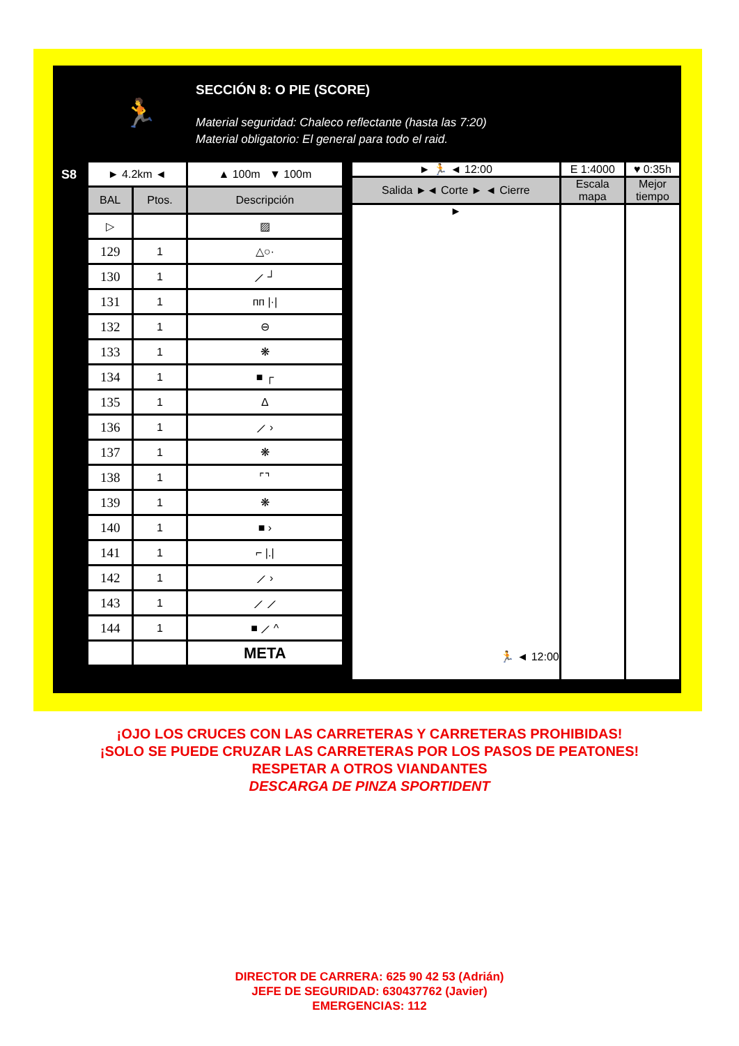🏃
SECCIÓN 8: O PIE (SCORE)
Material seguridad: Chaleco reflectante (hasta las 7:20)
Material obligatorio: El general para todo el raid.
S8
| ► 4.2km ◄ | | ▲ 100m ▼ 100m |
| BAL | Ptos. | Descripción |
| ▷ | | ▨ |
| 129 | 1 | △○· |
| 130 | 1 | ⟋ ┘ |
| 131 | 1 | ᴨᴨ /·/ |
| 132 | 1 | ⊖ |
| 133 | 1 | ❋ |
| 134 | 1 | ■ ┌ |
| 135 | 1 | Δ |
| 136 | 1 | ⟋ › |
| 137 | 1 | ❋ |
| 138 | 1 | ⌜⌝ |
| 139 | 1 | ❋ |
| 140 | 1 | ■ › |
| 141 | 1 | ⌐ /./ |
| 142 | 1 | ⟋ › |
| 143 | 1 | ⟋ ⟋ |
| 144 | 1 | ■ ⟋ ^ |
| | | META |
| ► 🏃 ◄ 12:00 | E 1:4000 | ♥ 0:35h |
| Salida ►◄ Corte ► ◄ Cierre | Escala mapa | Mejor tiempo |
| ► 🏃 ◄ 12:00 | | |
¡OJO LOS CRUCES CON LAS CARRETERAS Y CARRETERAS PROHIBIDAS!
¡SOLO SE PUEDE CRUZAR LAS CARRETERAS POR LOS PASOS DE PEATONES!
RESPETAR A OTROS VIANDANTES
DESCARGA DE PINZA SPORTIDENT
DIRECTOR DE CARRERA: 625 90 42 53 (Adrián)
JEFE DE SEGURIDAD: 630437762 (Javier)
EMERGENCIAS: 112